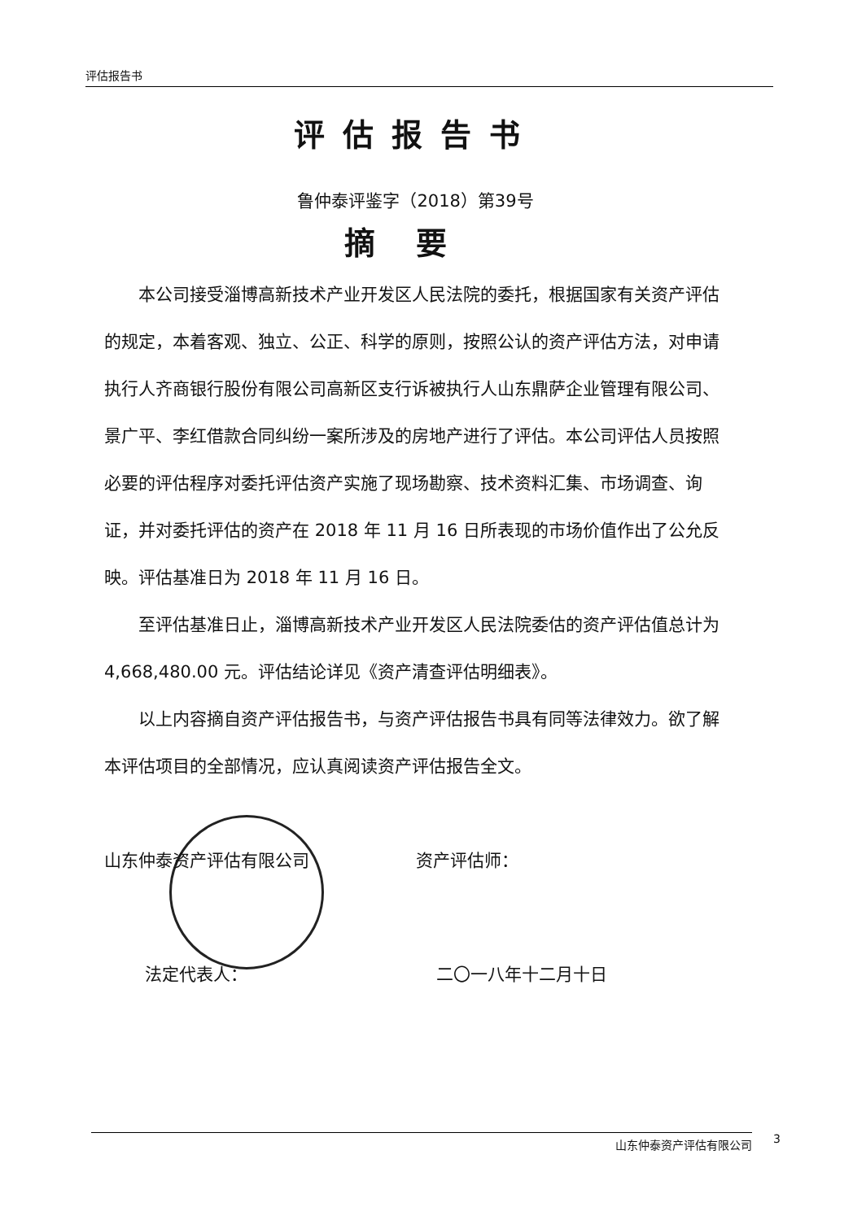评估报告书
评估报告书
鲁仲泰评鉴字（2018）第39号
摘要
本公司接受淄博高新技术产业开发区人民法院的委托，根据国家有关资产评估的规定，本着客观、独立、公正、科学的原则，按照公认的资产评估方法，对申请执行人齐商银行股份有限公司高新区支行诉被执行人山东鼎萨企业管理有限公司、景广平、李红借款合同纠纷一案所涉及的房地产进行了评估。本公司评估人员按照必要的评估程序对委托评估资产实施了现场勘察、技术资料汇集、市场调查、询证，并对委托评估的资产在 2018 年 11 月 16 日所表现的市场价值作出了公允反映。评估基准日为 2018 年 11 月 16 日。
至评估基准日止，淄博高新技术产业开发区人民法院委估的资产评估值总计为 4,668,480.00 元。评估结论详见《资产清查评估明细表》。
以上内容摘自资产评估报告书，与资产评估报告书具有同等法律效力。欲了解本评估项目的全部情况，应认真阅读资产评估报告全文。
山东仲泰资产评估有限公司 资产评估师：
法定代表人： 二〇一八年十二月十日
山东仲泰资产评估有限公司 3